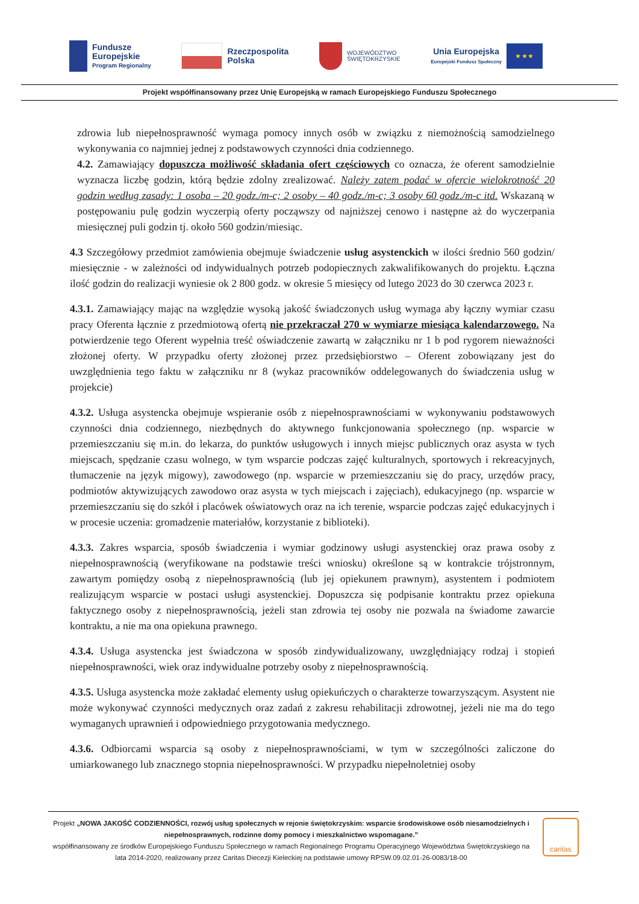Fundusze
Europejskie
Program Regionalny
Rzeczpospolita
Polska
WOJEWÓDZTWO
ŚWIĘTOKRZYSKIE
Unia Europejska
Europejski Fundusz Społeczny
★ ★ ★
Projekt współfinansowany przez Unię Europejską w ramach Europejskiego Funduszu Społecznego
zdrowia lub niepełnosprawność wymaga pomocy innych osób w związku z niemożnością samodzielnego wykonywania co najmniej jednej z podstawowych czynności dnia codziennego.
4.2. Zamawiający dopuszcza możliwość składania ofert częściowych co oznacza, że oferent samodzielnie wyznacza liczbę godzin, którą będzie zdolny zrealizować. Należy zatem podać w ofercie wielokrotność 20 godzin według zasady: 1 osoba – 20 godz./m-c; 2 osoby – 40 godz./m-c; 3 osoby 60 godz./m-c itd. Wskazaną w postępowaniu pulę godzin wyczerpią oferty począwszy od najniższej cenowo i następne aż do wyczerpania miesięcznej puli godzin tj. około 560 godzin/miesiąc.
4.3 Szczegółowy przedmiot zamówienia obejmuje świadczenie usług asystenckich w ilości średnio 560 godzin/ miesięcznie - w zależności od indywidualnych potrzeb podopiecznych zakwalifikowanych do projektu. Łączna ilość godzin do realizacji wyniesie ok 2 800 godz. w okresie 5 miesięcy od lutego 2023 do 30 czerwca 2023 r.
4.3.1. Zamawiający mając na względzie wysoką jakość świadczonych usług wymaga aby łączny wymiar czasu pracy Oferenta łącznie z przedmiotową ofertą nie przekraczał 270 w wymiarze miesiąca kalendarzowego. Na potwierdzenie tego Oferent wypełnia treść oświadczenie zawartą w załączniku nr 1 b pod rygorem nieważności złożonej oferty. W przypadku oferty złożonej przez przedsiębiorstwo – Oferent zobowiązany jest do uwzględnienia tego faktu w załączniku nr 8 (wykaz pracowników oddelegowanych do świadczenia usług w projekcie)
4.3.2. Usługa asystencka obejmuje wspieranie osób z niepełnosprawnościami w wykonywaniu podstawowych czynności dnia codziennego, niezbędnych do aktywnego funkcjonowania społecznego (np. wsparcie w przemieszczaniu się m.in. do lekarza, do punktów usługowych i innych miejsc publicznych oraz asysta w tych miejscach, spędzanie czasu wolnego, w tym wsparcie podczas zajęć kulturalnych, sportowych i rekreacyjnych, tłumaczenie na język migowy), zawodowego (np. wsparcie w przemieszczaniu się do pracy, urzędów pracy, podmiotów aktywizujących zawodowo oraz asysta w tych miejscach i zajęciach), edukacyjnego (np. wsparcie w przemieszczaniu się do szkół i placówek oświatowych oraz na ich terenie, wsparcie podczas zajęć edukacyjnych i w procesie uczenia: gromadzenie materiałów, korzystanie z biblioteki).
4.3.3. Zakres wsparcia, sposób świadczenia i wymiar godzinowy usługi asystenckiej oraz prawa osoby z niepełnosprawnością (weryfikowane na podstawie treści wniosku) określone są w kontrakcie trójstronnym, zawartym pomiędzy osobą z niepełnosprawnością (lub jej opiekunem prawnym), asystentem i podmiotem realizującym wsparcie w postaci usługi asystenckiej. Dopuszcza się podpisanie kontraktu przez opiekuna faktycznego osoby z niepełnosprawnością, jeżeli stan zdrowia tej osoby nie pozwala na świadome zawarcie kontraktu, a nie ma ona opiekuna prawnego.
4.3.4. Usługa asystencka jest świadczona w sposób zindywidualizowany, uwzględniający rodzaj i stopień niepełnosprawności, wiek oraz indywidualne potrzeby osoby z niepełnosprawnością.
4.3.5. Usługa asystencka może zakładać elementy usług opiekuńczych o charakterze towarzyszącym. Asystent nie może wykonywać czynności medycznych oraz zadań z zakresu rehabilitacji zdrowotnej, jeżeli nie ma do tego wymaganych uprawnień i odpowiedniego przygotowania medycznego.
4.3.6. Odbiorcami wsparcia są osoby z niepełnosprawnościami, w tym w szczególności zaliczone do umiarkowanego lub znacznego stopnia niepełnosprawności. W przypadku niepełnoletniej osoby
Projekt „NOWA JAKOŚĆ CODZIENNOŚCI, rozwój usług społecznych w rejonie świętokrzyskim: wsparcie środowiskowe osób niesamodzielnych i niepełnosprawnych, rodzinne domy pomocy i mieszkalnictwo wspomagane.”
współfinansowany ze środków Europejskiego Funduszu Społecznego w ramach Regionalnego Programu Operacyjnego Województwa Świętokrzyskiego na lata 2014-2020, realizowany przez Caritas Diecezji Kieleckiej na podstawie umowy RPSW.09.02.01-26-0083/18-00
caritas